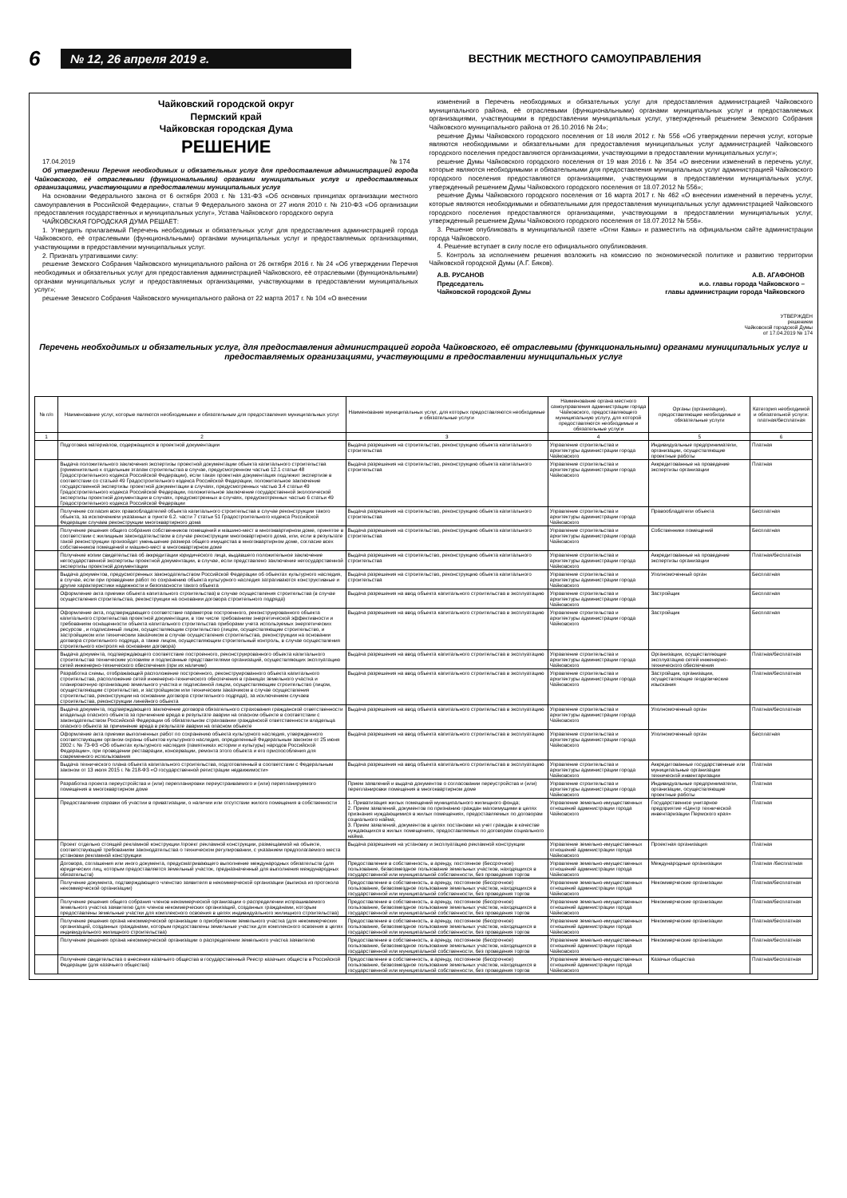6 № 12, 26 апреля 2019 г. ВЕСТНИК МЕСТНОГО САМОУПРАВЛЕНИЯ
Чайковский городской округ
Пермский край
Чайковская городская Дума
РЕШЕНИЕ
17.04.2019 № 174
Об утверждении Перечня необходимых и обязательных услуг для предоставления администрацией города Чайковского, её отраслевыми (функциональными) органами муниципальных услуг и предоставляемых организациями, участвующими в предоставлении муниципальных услуг
На основании Федерального закона от 6 октября 2003 г. № 131-ФЗ «Об основных принципах организации местного самоуправления в Российской Федерации», статьи 9 Федерального закона от 27 июля 2010 г. № 210-ФЗ «Об организации предоставления государственных и муниципальных услуг», Устава Чайковского городского округа
ЧАЙКОВСКАЯ ГОРОДСКАЯ ДУМА РЕШАЕТ:
1. Утвердить прилагаемый Перечень необходимых и обязательных услуг для предоставления администрацией города Чайковского, её отраслевыми (функциональными) органами муниципальных услуг и предоставляемых организациями, участвующими в предоставлении муниципальных услуг.
2. Признать утратившими силу:
решение Земского Собрания Чайковского муниципального района от 26 октября 2016 г. № 24 «Об утверждении Перечня необходимых и обязательных услуг для предоставления администрацией Чайковского, её отраслевыми (функциональными) органами муниципальных услуг и предоставляемых организациями, участвующими в предоставлении муниципальных услуг»;
решение Земского Собрания Чайковского муниципального района от 22 марта 2017 г. № 104 «О внесении
изменений в Перечень необходимых и обязательных услуг для предоставления администрацией Чайковского муниципального района, её отраслевыми (функциональными) органами муниципальных услуг и предоставляемых организациями, участвующими в предоставлении муниципальных услуг, утвержденный решением Земского Собрания Чайковского муниципального района от 26.10.2016 № 24»;
решение Думы Чайковского городского поселения от 18 июля 2012 г. № 556 «Об утверждении перечня услуг, которые являются необходимыми и обязательными для предоставления муниципальных услуг администрацией Чайковского городского поселения предоставляются организациями, участвующими в предоставлении муниципальных услуг»;
решение Думы Чайковского городского поселения от 19 мая 2016 г. № 354 «О внесении изменений в перечень услуг, которые являются необходимыми и обязательными для предоставления муниципальных услуг администрацией Чайковского городского поселения предоставляются организациями, участвующими в предоставлении муниципальных услуг, утвержденный решением Думы Чайковского городского поселения от 18.07.2012 № 556»;
решение Думы Чайковского городского поселения от 16 марта 2017 г. № 462 «О внесении изменений в перечень услуг, которые являются необходимыми и обязательными для предоставления муниципальных услуг администрацией Чайковского городского поселения предоставляются организациями, участвующими в предоставлении муниципальных услуг, утвержденный решением Думы Чайковского городского поселения от 18.07.2012 № 556».
3. Решение опубликовать в муниципальной газете «Огни Камы» и разместить на официальном сайте администрации города Чайковского.
4. Решение вступает в силу после его официального опубликования.
5. Контроль за исполнением решения возложить на комиссию по экономической политике и развитию территории Чайковской городской Думы (А.Г. Бяков).
А.В. РУСАНОВ
Председатель
Чайковской городской Думы
А.В. АГАФОНОВ
и.о. главы города Чайковского –
главы администрации города Чайковского
УТВЕРЖДЕН
решением
Чайковской городской Думы
от 17.04.2019 № 174
Перечень необходимых и обязательных услуг, для предоставления администрацией города Чайковского, её отраслевыми (функциональными) органами муниципальных услуг и предоставляемых организациями, участвующими в предоставлении муниципальных услуг
| № п/п | Наименование услуг, которые являются необходимыми и обязательным для предоставления муниципальных услуг | Наименование муниципальных услуг, для которых предоставляются необходимые и обязательные услуги | Наименование органа местного самоуправления администрации города Чайковского, предоставляющего муниципальную услугу, для которой предоставляются необходимые и обязательные услуги | Органы (организации), предоставляющие необходимые и обязательные услуги | Категория необходимой и обязательной услуги: платная/бесплатная |
| --- | --- | --- | --- | --- | --- |
| 1 | 2 | 3 | 4 | 5 | 6 |
| | Подготовка материалов, содержащихся в проектной документации | Выдача разрешения на строительство, реконструкцию объекта капитального строительства | Управление строительства и архитектуры администрации города Чайковского | Индивидуальные предприниматели, организации, осуществляющие проектные работы | Платная |
| | Выдача положительного заключения экспертизы проектной документации объекта капитального строительства (применительно к отдельным этапам строительства в случае, предусмотренном частью 12.1 статьи 48 Градостроительного кодекса Российской Федерации), если такая проектная документация подлежит экспертизе в соответствии со статьей 49 Градостроительного кодекса Российской Федерации, положительное заключение государственной экспертизы проектной документации в случаях, предусмотренных частью 3.4 статьи 49 Градостроительного кодекса Российской Федерации, положительное заключение государственной экологической экспертизы проектной документации в случаях, предусмотренных в случаях, предусмотренных частью 6 статьи 49 Градостроительного кодекса Российской Федерации | Выдача разрешения на строительство, реконструкцию объекта капитального строительства | Управление строительства и архитектуры администрации города Чайковского | Аккредитованные на проведение экспертизы организации | Платная |
| | Получение согласия всех правообладателей объекта капитального строительства в случае реконструкции такого объекта, за исключением указанных в пункте 6.2. части 7 статьи 51 Градостроительного кодекса Российской Федерации случаев реконструкции многоквартирного дома | Выдача разрешения на строительство, реконструкцию объекта капитального строительства | Управление строительства и архитектуры администрации города Чайковского | Правообладатели объекта | Бесплатная |
| | Получение решения общего собрания собственников помещений и машино-мест в многоквартирном доме, принятое в соответствии с жилищным законодательством в случае реконструкции многоквартирного дома, или, если в результате такой реконструкции произойдет уменьшение размера общего имущества в многоквартирном доме, согласие всех собственников помещений и машино-мест в многоквартирном доме | Выдача разрешения на строительство, реконструкцию объекта капитального строительства | Управление строительства и архитектуры администрации города Чайковского | Собственники помещений | Бесплатная |
| | Получение копии свидетельства об аккредитации юридического лица, выдавшего положительное заключение негосударственной экспертизы проектной документации, в случае, если представлено заключение негосударственной экспертизы проектной документации | Выдача разрешения на строительство, реконструкцию объекта капитального строительства | Управление строительства и архитектуры администрации города Чайковского | Аккредитованные на проведение экспертизы организации | Платная/бесплатная |
| | Выдача документов, предусмотренных законодательством Российской Федерации об объектах культурного наследия, в случае, если при проведении работ по сохранению объекта культурного наследия затрагиваются конструктивные и другие характеристики надежности и безопасности такого объекта | Выдача разрешения на строительство, реконструкцию объекта капитального строительства | Управление строительства и архитектуры администрации города Чайковского | Уполномоченный орган | Бесплатная |
| | Оформление акта приемки объекта капитального строительства) в случае осуществления строительства (в случае осуществления строительства, реконструкции на основании договора строительного подряда) | Выдача разрешения на ввод объекта капитального строительства в эксплуатацию | Управление строительства и архитектуры администрации города Чайковского | Застройщик | Бесплатная |
| | Оформление акта, подтверждающего соответствие параметров построенного, реконструированного объекта капитального строительства проектной документации, в том числе требованиям энергетической эффективности и требованиям оснащенности объекта капитального строительства приборами учета используемых энергетических ресурсов , и подписанный лицом, осуществляющим строительство (лицом, осуществляющим строительство, и застройщиком или техническим заказчиком в случае осуществления строительства, реконструкции на основании договора строительного подряда, а также лицом, осуществляющим строительный контроль, в случае осуществления строительного контроля на основании договора) | Выдача разрешения на ввод объекта капитального строительства в эксплуатацию | Управление строительства и архитектуры администрации города Чайковского | Застройщик | Бесплатная |
| | Выдача документа, подтверждающего соответствие построенного, реконструированного объекта капитального строительства техническим условиям и подписанные представителями организаций, осуществляющих эксплуатацию сетей инженерно-технического обеспечения (при их наличии) | Выдача разрешения на ввод объекта капитального строительства в эксплуатацию | Управление строительства и архитектуры администрации города Чайковского | Организации, осуществляющие эксплуатацию сетей инженерно-технического обеспечения | Платная/бесплатная |
| | Разработка схемы, отображающей расположение построенного, реконструированного объекта капитального строительства, расположение сетей инженерно-технического обеспечения в границах земельного участка и планировочную организацию земельного участка и подписанной лицом, осуществляющим строительство (лицом, осуществляющим строительство, и застройщиком или техническим заказчиком в случае осуществления строительства, реконструкции на основании договора строительного подряда), за исключением случаев строительства, реконструкции линейного объекта | Выдача разрешения на ввод объекта капитального строительства в эксплуатацию | Управление строительства и архитектуры администрации города Чайковского | Застройщик, организации, осуществляющие геодезические изыскания | Платная/бесплатная |
| | Выдача документа, подтверждающего заключение договора обязательного страхования гражданской ответственности владельца опасного объекта за причинение вреда в результате аварии на опасном объекте в соответствии с законодательством Российской Федерации об обязательном страховании гражданской ответственности владельца опасного объекта за причинение вреда в результате аварии на опасном объекте | Выдача разрешения на ввод объекта капитального строительства в эксплуатацию | Управление строительства и архитектуры администрации города Чайковского | Уполномоченный орган | Платная/бесплатная |
| | Оформление акта приемки выполненных работ по сохранению объекта культурного наследия, утвержденного соответствующим органом охраны объектов культурного наследия, определенный Федеральным законом от 25 июня 2002 г. № 73-ФЗ «Об объектах культурного наследия (памятниках истории и культуры) народов Российской Федерации», при проведении реставрации, консервации, ремонта этого объекта и его приспособления для современного использования | Выдача разрешения на ввод объекта капитального строительства в эксплуатацию | Управление строительства и архитектуры администрации города Чайковского | Уполномоченный орган | Бесплатная |
| | Выдача технического плана объекта капитального строительства, подготовленный в соответствии с Федеральным законом от 13 июля 2015 г. № 218-ФЗ «О государственной регистрации недвижимости» | Выдача разрешения на ввод объекта капитального строительства в эксплуатацию | Управление строительства и архитектуры администрации города Чайковского | Аккредитованные государственные или муниципальные организации технической инвентаризации | Платная |
| | Разработка проекта переустройства и (или) перепланировки переустраиваемого и (или) перепланируемого помещения в многоквартирном доме | Прием заявлений и выдача документов о согласовании переустройства и (или) перепланировки помещения в многоквартирном доме | Управление строительства и архитектуры администрации города Чайковского | Индивидуальные предприниматели, организации, осуществляющие проектные работы | Платная |
| | Предоставление справки об участии в приватизации, о наличии или отсутствии жилого помещения в собственности | 1. Приватизация жилых помещений муниципального жилищного фонда; 2. Прием заявлений, документов по признанию граждан малоимущими в целях признания нуждающимися в жилых помещениях, предоставляемых по договорам социального найма; 3. Прием заявлений, документов в целях постановки на учет граждан в качестве нуждающихся в жилых помещениях, предоставляемых по договорам социального найма. | Управление земельно-имущественных отношений администрации города Чайковского | Государственное унитарное предприятие «Центр технической инвентаризации Пермского края» | Платная |
| | Проект отдельно стоящей рекламной конструкции /проект рекламной конструкции, размещаемой на объекте, соответствующий требованиям законодательства о техническом регулировании, с указанием предполагаемого места установки рекламной конструкции | Выдача разрешения на установку и эксплуатацию рекламной конструкции | Управление земельно-имущественных отношений администрации города Чайковского | Проектная организация | Платная |
| | Договора, соглашения или иного документа, предусматривающего выполнение международных обязательств (для юридических лиц, которым предоставляется земельный участок, предназначенный для выполнения международных обязательств) | Предоставление в собственность, в аренду, постоянное (бессрочное) пользование, безвозмездное пользование земельных участков, находящихся в государственной или муниципальной собственности, без проведения торгов | Управление земельно-имущественных отношений администрации города Чайковского | Международные организации | Платная /бесплатная |
| | Получение документа, подтверждающего членство заявителя в некоммерческой организации (выписка из протокола некоммерческой организации) | Предоставление в собственность, в аренду, постоянное (бессрочное) пользование, безвозмездное пользование земельных участков, находящихся в государственной или муниципальной собственности, без проведения торгов | Управление земельно-имущественных отношений администрации города Чайковского | Некоммерческие организации | Платная/бесплатная |
| | Получение решения общего собрания членов некоммерческой организации о распределении испрашиваемого земельного участка заявителю (для членов некоммерческих организаций, созданных гражданами, которым предоставлены земельные участки для комплексного освоения в целях индивидуального жилищного строительства) | Предоставление в собственность, в аренду, постоянное (бессрочное) пользование, безвозмездное пользование земельных участков, находящихся в государственной или муниципальной собственности, без проведения торгов | Управление земельно-имущественных отношений администрации города Чайковского | Некоммерческие организации | Платная/бесплатная |
| | Получение решения органа некоммерческой организации о приобретении земельного участка (для некоммерческих организаций, созданных гражданами, которым предоставлены земельные участки для комплексного освоения в целях индивидуального жилищного строительства) | Предоставление в собственность, в аренду, постоянное (бессрочное) пользование, безвозмездное пользование земельных участков, находящихся в государственной или муниципальной собственности, без проведения торгов | Управление земельно-имущественных отношений администрации города Чайковского | Некоммерческие организации | Платная/бесплатная |
| | Получение решения органа некоммерческой организации о распределении земельного участка заявителю | Предоставление в собственность, в аренду, постоянное (бессрочное) пользование, безвозмездное пользование земельных участков, находящихся в государственной или муниципальной собственности, без проведения торгов | Управление земельно-имущественных отношений администрации города Чайковского | Некоммерческие организации | Платная/бесплатная |
| | Получение свидетельства о внесении казачьего общества в государственный Реестр казачьих обществ в Российской Федерации (для казачьего общества) | Предоставление в собственность, в аренду, постоянное (бессрочное) пользование, безвозмездное пользование земельных участков, находящихся в государственной или муниципальной собственности, без проведения торгов | Управление земельно-имущественных отношений администрации города Чайковского | Казачьи общества | Платная/бесплатная |